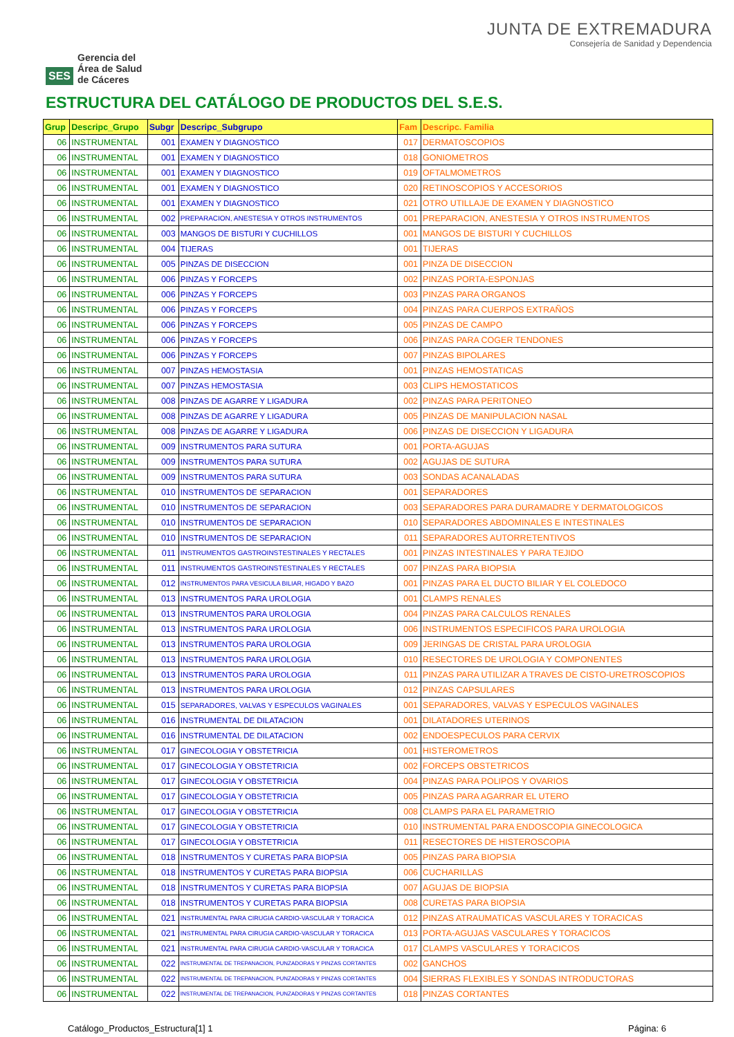SES Gerencia del
Área de Salud
de Cáceres
JUNTA DE EXTREMADURA
Consejería de Sanidad y Dependencia
ESTRUCTURA DEL CATÁLOGO DE PRODUCTOS DEL S.E.S.
| Grup | Descripc_Grupo | Subgr | Descripc_Subgrupo | Fam | Descripc. Familia |
| --- | --- | --- | --- | --- | --- |
| 06 | INSTRUMENTAL | 001 | EXAMEN Y DIAGNOSTICO | 017 | DERMATOSCOPIOS |
| 06 | INSTRUMENTAL | 001 | EXAMEN Y DIAGNOSTICO | 018 | GONIOMETROS |
| 06 | INSTRUMENTAL | 001 | EXAMEN Y DIAGNOSTICO | 019 | OFTALMOMETROS |
| 06 | INSTRUMENTAL | 001 | EXAMEN Y DIAGNOSTICO | 020 | RETINOSCOPIOS Y ACCESORIOS |
| 06 | INSTRUMENTAL | 001 | EXAMEN Y DIAGNOSTICO | 021 | OTRO UTILLAJE DE EXAMEN Y DIAGNOSTICO |
| 06 | INSTRUMENTAL | 002 | PREPARACION, ANESTESIA Y OTROS INSTRUMENTOS | 001 | PREPARACION, ANESTESIA Y OTROS INSTRUMENTOS |
| 06 | INSTRUMENTAL | 003 | MANGOS DE BISTURI Y CUCHILLOS | 001 | MANGOS DE BISTURI Y CUCHILLOS |
| 06 | INSTRUMENTAL | 004 | TIJERAS | 001 | TIJERAS |
| 06 | INSTRUMENTAL | 005 | PINZAS DE DISECCION | 001 | PINZA DE DISECCION |
| 06 | INSTRUMENTAL | 006 | PINZAS Y FORCEPS | 002 | PINZAS PORTA-ESPONJAS |
| 06 | INSTRUMENTAL | 006 | PINZAS Y FORCEPS | 003 | PINZAS PARA ORGANOS |
| 06 | INSTRUMENTAL | 006 | PINZAS Y FORCEPS | 004 | PINZAS PARA CUERPOS EXTRAÑOS |
| 06 | INSTRUMENTAL | 006 | PINZAS Y FORCEPS | 005 | PINZAS DE CAMPO |
| 06 | INSTRUMENTAL | 006 | PINZAS Y FORCEPS | 006 | PINZAS PARA COGER TENDONES |
| 06 | INSTRUMENTAL | 006 | PINZAS Y FORCEPS | 007 | PINZAS BIPOLARES |
| 06 | INSTRUMENTAL | 007 | PINZAS HEMOSTASIA | 001 | PINZAS HEMOSTATICAS |
| 06 | INSTRUMENTAL | 007 | PINZAS HEMOSTASIA | 003 | CLIPS HEMOSTATICOS |
| 06 | INSTRUMENTAL | 008 | PINZAS DE AGARRE Y LIGADURA | 002 | PINZAS PARA PERITONEO |
| 06 | INSTRUMENTAL | 008 | PINZAS DE AGARRE Y LIGADURA | 005 | PINZAS DE MANIPULACION NASAL |
| 06 | INSTRUMENTAL | 008 | PINZAS DE AGARRE Y LIGADURA | 006 | PINZAS DE DISECCION Y LIGADURA |
| 06 | INSTRUMENTAL | 009 | INSTRUMENTOS PARA SUTURA | 001 | PORTA-AGUJAS |
| 06 | INSTRUMENTAL | 009 | INSTRUMENTOS PARA SUTURA | 002 | AGUJAS DE SUTURA |
| 06 | INSTRUMENTAL | 009 | INSTRUMENTOS PARA SUTURA | 003 | SONDAS ACANALADAS |
| 06 | INSTRUMENTAL | 010 | INSTRUMENTOS DE SEPARACION | 001 | SEPARADORES |
| 06 | INSTRUMENTAL | 010 | INSTRUMENTOS DE SEPARACION | 003 | SEPARADORES PARA DURAMADRE Y DERMATOLOGICOS |
| 06 | INSTRUMENTAL | 010 | INSTRUMENTOS DE SEPARACION | 010 | SEPARADORES ABDOMINALES E INTESTINALES |
| 06 | INSTRUMENTAL | 010 | INSTRUMENTOS DE SEPARACION | 011 | SEPARADORES AUTORRETENTIVOS |
| 06 | INSTRUMENTAL | 011 | INSTRUMENTOS GASTROINSTESTINALES Y RECTALES | 001 | PINZAS INTESTINALES Y PARA TEJIDO |
| 06 | INSTRUMENTAL | 011 | INSTRUMENTOS GASTROINSTESTINALES Y RECTALES | 007 | PINZAS PARA BIOPSIA |
| 06 | INSTRUMENTAL | 012 | INSTRUMENTOS PARA VESICULA BILIAR, HIGADO Y BAZO | 001 | PINZAS PARA EL DUCTO BILIAR Y EL COLEDOCO |
| 06 | INSTRUMENTAL | 013 | INSTRUMENTOS PARA UROLOGIA | 001 | CLAMPS RENALES |
| 06 | INSTRUMENTAL | 013 | INSTRUMENTOS PARA UROLOGIA | 004 | PINZAS PARA CALCULOS RENALES |
| 06 | INSTRUMENTAL | 013 | INSTRUMENTOS PARA UROLOGIA | 006 | INSTRUMENTOS ESPECIFICOS PARA UROLOGIA |
| 06 | INSTRUMENTAL | 013 | INSTRUMENTOS PARA UROLOGIA | 009 | JERINGAS DE CRISTAL PARA UROLOGIA |
| 06 | INSTRUMENTAL | 013 | INSTRUMENTOS PARA UROLOGIA | 010 | RESECTORES DE UROLOGIA Y COMPONENTES |
| 06 | INSTRUMENTAL | 013 | INSTRUMENTOS PARA UROLOGIA | 011 | PINZAS PARA UTILIZAR A TRAVES DE CISTO-URETROSCOPIOS |
| 06 | INSTRUMENTAL | 013 | INSTRUMENTOS PARA UROLOGIA | 012 | PINZAS CAPSULARES |
| 06 | INSTRUMENTAL | 015 | SEPARADORES, VALVAS Y ESPECULOS VAGINALES | 001 | SEPARADORES, VALVAS Y ESPECULOS VAGINALES |
| 06 | INSTRUMENTAL | 016 | INSTRUMENTAL DE DILATACION | 001 | DILATADORES UTERINOS |
| 06 | INSTRUMENTAL | 016 | INSTRUMENTAL DE DILATACION | 002 | ENDOESPECULOS PARA CERVIX |
| 06 | INSTRUMENTAL | 017 | GINECOLOGIA Y OBSTETRICIA | 001 | HISTEROMETROS |
| 06 | INSTRUMENTAL | 017 | GINECOLOGIA Y OBSTETRICIA | 002 | FORCEPS OBSTETRICOS |
| 06 | INSTRUMENTAL | 017 | GINECOLOGIA Y OBSTETRICIA | 004 | PINZAS PARA POLIPOS Y OVARIOS |
| 06 | INSTRUMENTAL | 017 | GINECOLOGIA Y OBSTETRICIA | 005 | PINZAS PARA AGARRAR EL UTERO |
| 06 | INSTRUMENTAL | 017 | GINECOLOGIA Y OBSTETRICIA | 008 | CLAMPS PARA EL PARAMETRIO |
| 06 | INSTRUMENTAL | 017 | GINECOLOGIA Y OBSTETRICIA | 010 | INSTRUMENTAL PARA ENDOSCOPIA GINECOLOGICA |
| 06 | INSTRUMENTAL | 017 | GINECOLOGIA Y OBSTETRICIA | 011 | RESECTORES DE HISTEROSCOPIA |
| 06 | INSTRUMENTAL | 018 | INSTRUMENTOS Y CURETAS PARA BIOPSIA | 005 | PINZAS PARA BIOPSIA |
| 06 | INSTRUMENTAL | 018 | INSTRUMENTOS Y CURETAS PARA BIOPSIA | 006 | CUCHARILLAS |
| 06 | INSTRUMENTAL | 018 | INSTRUMENTOS Y CURETAS PARA BIOPSIA | 007 | AGUJAS DE BIOPSIA |
| 06 | INSTRUMENTAL | 018 | INSTRUMENTOS Y CURETAS PARA BIOPSIA | 008 | CURETAS PARA BIOPSIA |
| 06 | INSTRUMENTAL | 021 | INSTRUMENTAL PARA CIRUGIA CARDIO-VASCULAR Y TORACICA | 012 | PINZAS ATRAUMATICAS VASCULARES Y TORACICAS |
| 06 | INSTRUMENTAL | 021 | INSTRUMENTAL PARA CIRUGIA CARDIO-VASCULAR Y TORACICA | 013 | PORTA-AGUJAS VASCULARES Y TORACICOS |
| 06 | INSTRUMENTAL | 021 | INSTRUMENTAL PARA CIRUGIA CARDIO-VASCULAR Y TORACICA | 017 | CLAMPS VASCULARES Y TORACICOS |
| 06 | INSTRUMENTAL | 022 | INSTRUMENTAL DE TREPANACION, PUNZADORAS Y PINZAS CORTANTES | 002 | GANCHOS |
| 06 | INSTRUMENTAL | 022 | INSTRUMENTAL DE TREPANACION, PUNZADORAS Y PINZAS CORTANTES | 004 | SIERRAS FLEXIBLES Y SONDAS INTRODUCTORAS |
| 06 | INSTRUMENTAL | 022 | INSTRUMENTAL DE TREPANACION, PUNZADORAS Y PINZAS CORTANTES | 018 | PINZAS CORTANTES |
Catálogo_Productos_Estructura[1] 1 Página: 6